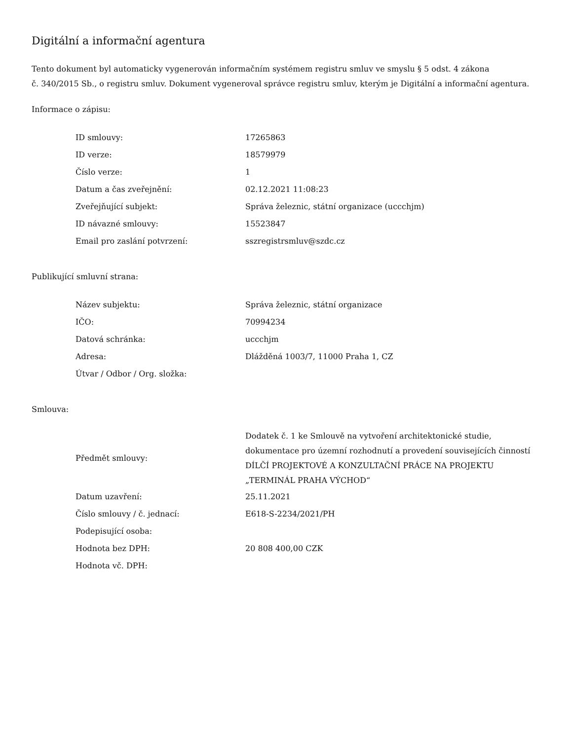Digitální a informační agentura
Tento dokument byl automaticky vygenerován informačním systémem registru smluv ve smyslu § 5 odst. 4 zákona
č. 340/2015 Sb., o registru smluv. Dokument vygeneroval správce registru smluv, kterým je Digitální a informační agentura.
Informace o zápisu:
| ID smlouvy: | 17265863 |
| ID verze: | 18579979 |
| Číslo verze: | 1 |
| Datum a čas zveřejnění: | 02.12.2021 11:08:23 |
| Zveřejňující subjekt: | Správa železnic, státní organizace (uccchjm) |
| ID návazné smlouvy: | 15523847 |
| Email pro zaslání potvrzení: | sszregistrsmluv@szdc.cz |
Publikující smluvní strana:
| Název subjektu: | Správa železnic, státní organizace |
| IČO: | 70994234 |
| Datová schránka: | uccchjm |
| Adresa: | Dlážděná 1003/7, 11000 Praha 1, CZ |
| Útvar / Odbor / Org. složka: | |
Smlouva:
| Předmět smlouvy: | Dodatek č. 1 ke Smlouvě na vytvoření architektonické studie, dokumentace pro územní rozhodnutí a provedení souvisejících činností DÍLČÍ PROJEKTOVÉ A KONZULTAČNÍ PRÁCE NA PROJEKTU „TERMINÁL PRAHA VÝCHOD“ |
| Datum uzavření: | 25.11.2021 |
| Číslo smlouvy / č. jednací: | E618-S-2234/2021/PH |
| Podepisující osoba: | |
| Hodnota bez DPH: | 20 808 400,00 CZK |
| Hodnota vč. DPH: | |